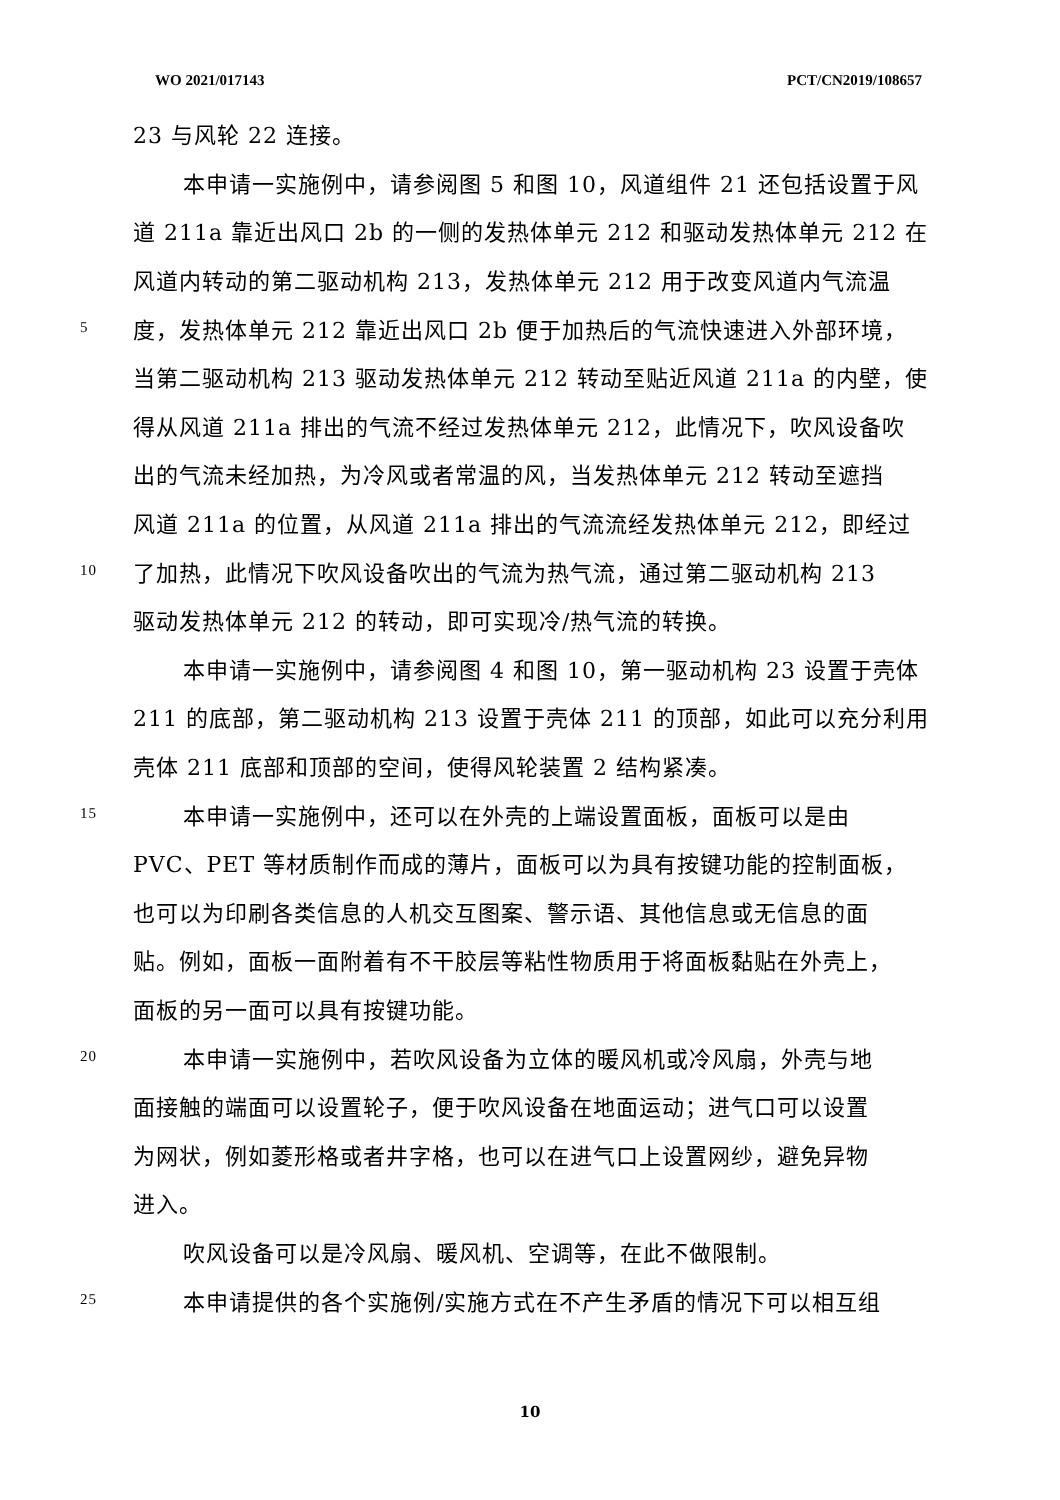WO 2021/017143 PCT/CN2019/108657
23 与风轮 22 连接。
本申请一实施例中，请参阅图 5 和图 10，风道组件 21 还包括设置于风
道 211a 靠近出风口 2b 的一侧的发热体单元 212 和驱动发热体单元 212 在
风道内转动的第二驱动机构 213，发热体单元 212 用于改变风道内气流温
5 度，发热体单元 212 靠近出风口 2b 便于加热后的气流快速进入外部环境，
当第二驱动机构 213 驱动发热体单元 212 转动至贴近风道 211a 的内壁，使
得从风道 211a 排出的气流不经过发热体单元 212，此情况下，吹风设备吹
出的气流未经加热，为冷风或者常温的风，当发热体单元 212 转动至遮挡
风道 211a 的位置，从风道 211a 排出的气流流经发热体单元 212，即经过
10 了加热，此情况下吹风设备吹出的气流为热气流，通过第二驱动机构 213
驱动发热体单元 212 的转动，即可实现冷/热气流的转换。
本申请一实施例中，请参阅图 4 和图 10，第一驱动机构 23 设置于壳体
211 的底部，第二驱动机构 213 设置于壳体 211 的顶部，如此可以充分利用
壳体 211 底部和顶部的空间，使得风轮装置 2 结构紧凑。
15 本申请一实施例中，还可以在外壳的上端设置面板，面板可以是由
PVC、PET 等材质制作而成的薄片，面板可以为具有按键功能的控制面板，
也可以为印刷各类信息的人机交互图案、警示语、其他信息或无信息的面
贴。例如，面板一面附着有不干胶层等粘性物质用于将面板黏贴在外壳上，
面板的另一面可以具有按键功能。
20 本申请一实施例中，若吹风设备为立体的暖风机或冷风扇，外壳与地
面接触的端面可以设置轮子，便于吹风设备在地面运动；进气口可以设置
为网状，例如菱形格或者井字格，也可以在进气口上设置网纱，避免异物
进入。
吹风设备可以是冷风扇、暖风机、空调等，在此不做限制。
25 本申请提供的各个实施例/实施方式在不产生矛盾的情况下可以相互组
10